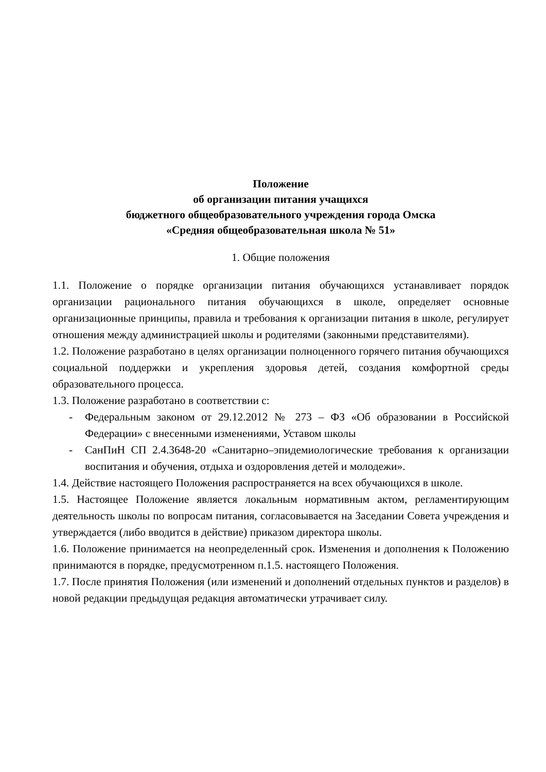Положение
об организации питания учащихся
бюджетного общеобразовательного учреждения города Омска
«Средняя общеобразовательная школа № 51»
1. Общие положения
1.1. Положение о порядке организации питания обучающихся устанавливает порядок организации рационального питания обучающихся в школе, определяет основные организационные принципы, правила и требования к организации питания в школе, регулирует отношения между администрацией школы и родителями (законными представителями).
1.2. Положение разработано в целях организации полноценного горячего питания обучающихся социальной поддержки и укрепления здоровья детей, создания комфортной среды образовательного процесса.
1.3. Положение разработано в соответствии с:
- Федеральным законом от 29.12.2012 № 273 – ФЗ «Об образовании в Российской Федерации» с внесенными изменениями, Уставом школы
- СанПиН СП 2.4.3648-20 «Санитарно–эпидемиологические требования к организации воспитания и обучения, отдыха и оздоровления детей и молодежи».
1.4. Действие настоящего Положения распространяется на всех обучающихся в школе.
1.5. Настоящее Положение является локальным нормативным актом, регламентирующим деятельность школы по вопросам питания, согласовывается на Заседании Совета учреждения и утверждается (либо вводится в действие) приказом директора школы.
1.6. Положение принимается на неопределенный срок. Изменения и дополнения к Положению принимаются в порядке, предусмотренном п.1.5. настоящего Положения.
1.7. После принятия Положения (или изменений и дополнений отдельных пунктов и разделов) в новой редакции предыдущая редакция автоматически утрачивает силу.